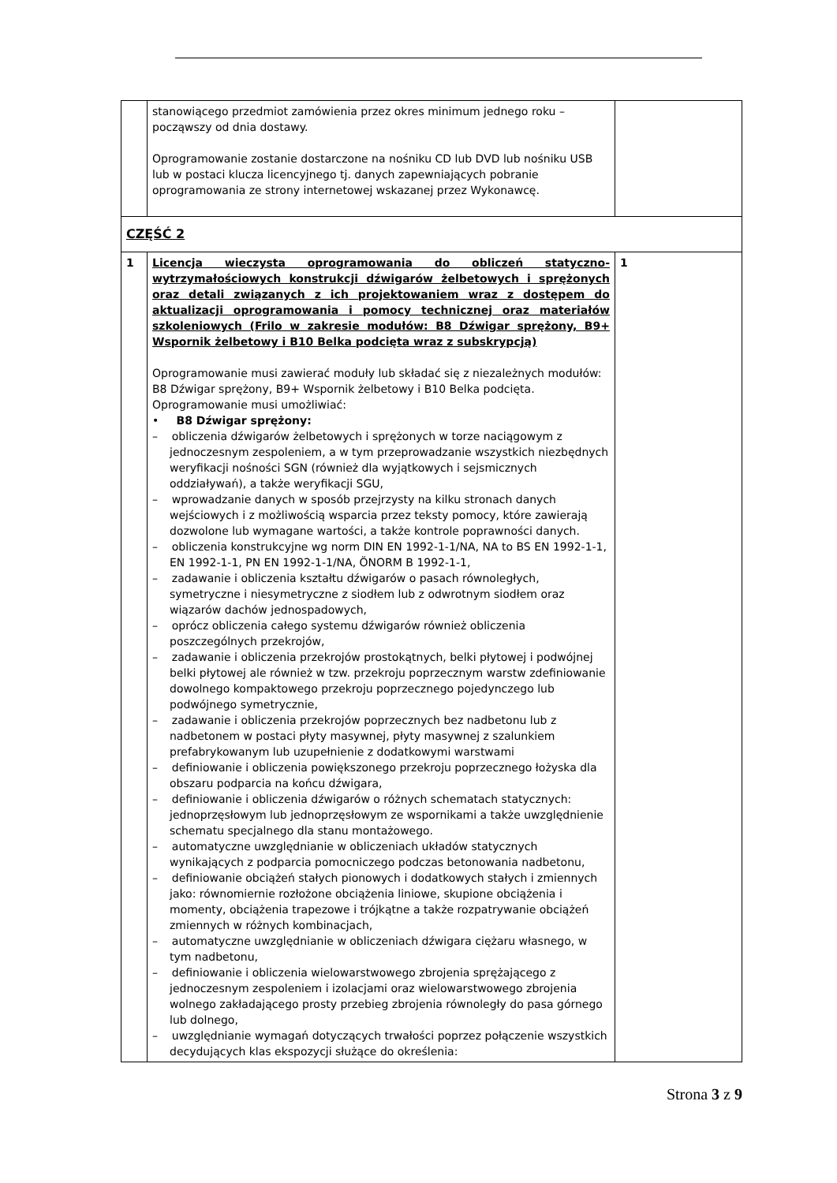| | stanowiącego przedmiot zamówienia przez okres minimum jednego roku – począwszy od dnia dostawy. Oprogramowanie zostanie dostarczone na nośniku CD lub DVD lub nośniku USB lub w postaci klucza licencyjnego tj. danych zapewniających pobranie oprogramowania ze strony internetowej wskazanej przez Wykonawcę. | |
| CZĘŚĆ 2 | | |
| 1 | Licencja wieczysta oprogramowania do obliczeń statyczno-wytrzymałościowych konstrukcji dźwigarów żelbetowych i sprężonych oraz detali związanych z ich projektowaniem wraz z dostępem do aktualizacji oprogramowania i pomocy technicznej oraz materiałów szkoleniowych (Frilo w zakresie modułów: B8 Dźwigar sprężony, B9+ Wspornik żelbetowy i B10 Belka podcięta wraz z subskrypcją) Oprogramowanie musi zawierać moduły lub składać się z niezależnych modułów: B8 Dźwigar sprężony, B9+ Wspornik żelbetowy i B10 Belka podcięta. Oprogramowanie musi umożliwiać: • B8 Dźwigar sprężony: – obliczenia dźwigarów żelbetowych i sprężonych w torze naciągowym z jednoczesnym zespoleniem, a w tym przeprowadzanie wszystkich niezbędnych weryfikacji nośności SGN (również dla wyjątkowych i sejsmicznych oddziaływań), a także weryfikacji SGU, – wprowadzanie danych w sposób przejrzysty na kilku stronach danych wejściowych i z możliwością wsparcia przez teksty pomocy, które zawierają dozwolone lub wymagane wartości, a także kontrole poprawności danych. – obliczenia konstrukcyjne wg norm DIN EN 1992-1-1/NA, NA to BS EN 1992-1-1, EN 1992-1-1, PN EN 1992-1-1/NA, ÖNORM B 1992-1-1, – zadawanie i obliczenia kształtu dźwigarów o pasach równoległych, symetryczne i niesymetryczne z siodłem lub z odwrotnym siodłem oraz wiązarów dachów jednospadowych, – oprócz obliczenia całego systemu dźwigarów również obliczenia poszczególnych przekrojów, – zadawanie i obliczenia przekrojów prostokątnych, belki płytowej i podwójnej belki płytowej ale również w tzw. przekroju poprzecznym warstw zdefiniowanie dowolnego kompaktowego przekroju poprzecznego pojedynczego lub podwójnego symetrycznie, – zadawanie i obliczenia przekrojów poprzecznych bez nadbetonu lub z nadbetonem w postaci płyty masywnej, płyty masywnej z szalunkiem prefabrykowanym lub uzupełnienie z dodatkowymi warstwami – definiowanie i obliczenia powiększonego przekroju poprzecznego łożyska dla obszaru podparcia na końcu dźwigara, – definiowanie i obliczenia dźwigarów o różnych schematach statycznych: jednoprzęsłowym lub jednoprzęsłowym ze wspornikami a także uwzględnienie schematu specjalnego dla stanu montażowego. – automatyczne uwzględnianie w obliczeniach układów statycznych wynikających z podparcia pomocniczego podczas betonowania nadbetonu, – definiowanie obciążeń stałych pionowych i dodatkowych stałych i zmiennych jako: równomiernie rozłożone obciążenia liniowe, skupione obciążenia i momenty, obciążenia trapezowe i trójkątne a także rozpatrywanie obciążeń zmiennych w różnych kombinacjach, – automatyczne uwzględnianie w obliczeniach dźwigara ciężaru własnego, w tym nadbetonu, – definiowanie i obliczenia wielowarstwowego zbrojenia sprężającego z jednoczesnym zespoleniem i izolacjami oraz wielowarstwowego zbrojenia wolnego zakładającego prosty przebieg zbrojenia równoległy do pasa górnego lub dolnego, – uwzględnianie wymagań dotyczących trwałości poprzez połączenie wszystkich decydujących klas ekspozycji służące do określenia: | 1 |
Strona 3 z 9